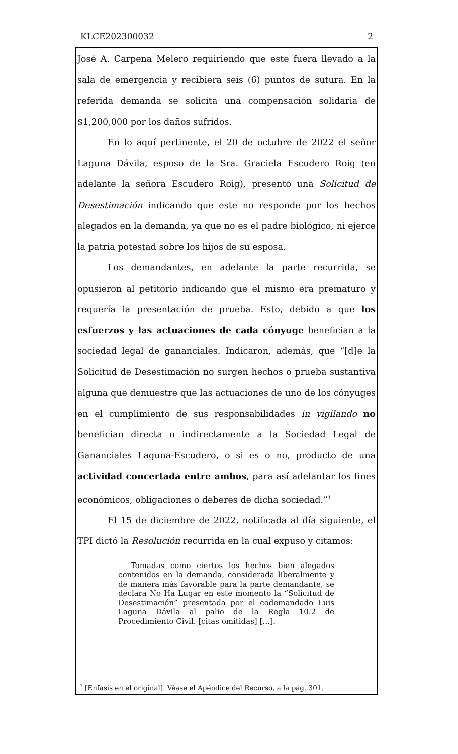KLCE202300032 2
José A. Carpena Melero requiriendo que este fuera llevado a la sala de emergencia y recibiera seis (6) puntos de sutura. En la referida demanda se solicita una compensación solidaria de $1,200,000 por los daños sufridos.
En lo aquí pertinente, el 20 de octubre de 2022 el señor Laguna Dávila, esposo de la Sra. Graciela Escudero Roig (en adelante la señora Escudero Roig), presentó una Solicitud de Desestimación indicando que este no responde por los hechos alegados en la demanda, ya que no es el padre biológico, ni ejerce la patria potestad sobre los hijos de su esposa.
Los demandantes, en adelante la parte recurrida, se opusieron al petitorio indicando que el mismo era prematuro y requería la presentación de prueba. Esto, debido a que los esfuerzos y las actuaciones de cada cónyuge benefician a la sociedad legal de gananciales. Indicaron, además, que “[d]e la Solicitud de Desestimación no surgen hechos o prueba sustantiva alguna que demuestre que las actuaciones de uno de los cónyuges en el cumplimiento de sus responsabilidades in vigilando no benefician directa o indirectamente a la Sociedad Legal de Gananciales Laguna-Escudero, o si es o no, producto de una actividad concertada entre ambos, para así adelantar los fines económicos, obligaciones o deberes de dicha sociedad.”<sup>1</sup>
El 15 de diciembre de 2022, notificada al día siguiente, el TPI dictó la Resolución recurrida en la cual expuso y citamos:
Tomadas como ciertos los hechos bien alegados contenidos en la demanda, considerada liberalmente y de manera más favorable para la parte demandante, se declara No Ha Lugar en este momento la “Solicitud de Desestimación” presentada por el codemandado Luis Laguna Dávila al palio de la Regla 10.2 de Procedimiento Civil. [citas omitidas] […].
<sup>1</sup> [Énfasis en el original]. Véase el Apéndice del Recurso, a la pág. 301.